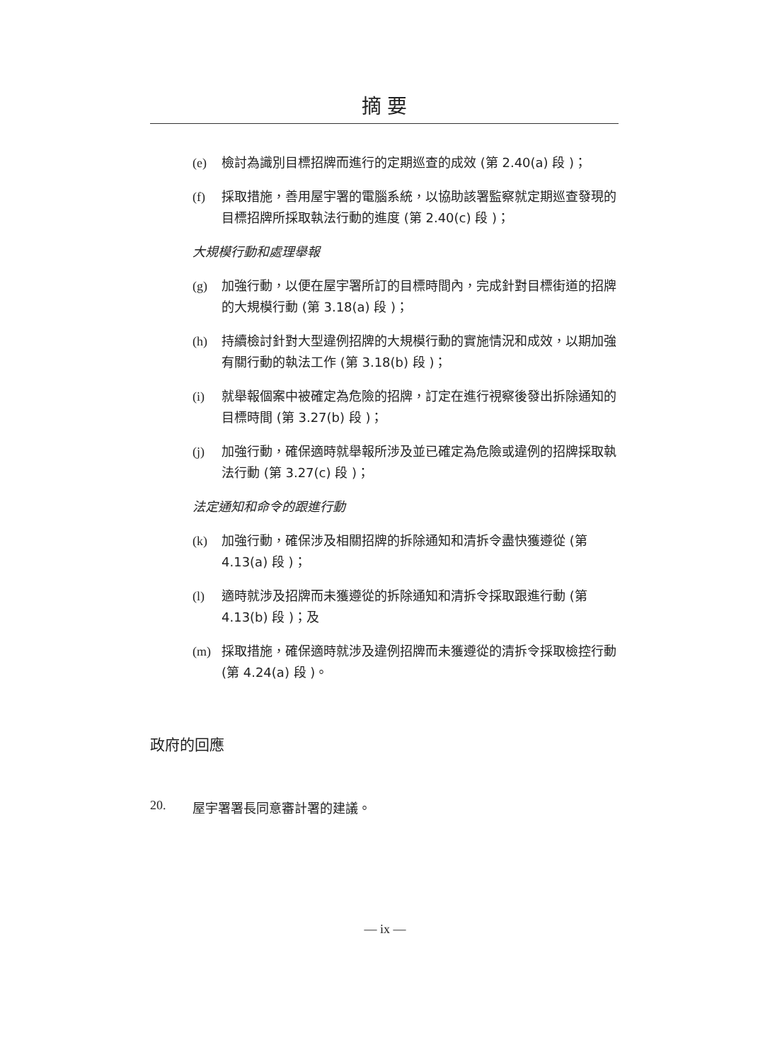摘 要
(e) 檢討為識別目標招牌而進行的定期巡查的成效 (第 2.40(a) 段 )；
(f) 採取措施，善用屋宇署的電腦系統，以協助該署監察就定期巡查發現的目標招牌所採取執法行動的進度 (第 2.40(c) 段 )；
大規模行動和處理舉報
(g) 加強行動，以便在屋宇署所訂的目標時間內，完成針對目標街道的招牌的大規模行動 (第 3.18(a) 段 )；
(h) 持續檢討針對大型違例招牌的大規模行動的實施情況和成效，以期加強有關行動的執法工作 (第 3.18(b) 段 )；
(i) 就舉報個案中被確定為危險的招牌，訂定在進行視察後發出拆除通知的目標時間 (第 3.27(b) 段 )；
(j) 加強行動，確保適時就舉報所涉及並已確定為危險或違例的招牌採取執法行動 (第 3.27(c) 段 )；
法定通知和命令的跟進行動
(k) 加強行動，確保涉及相關招牌的拆除通知和清拆令盡快獲遵從 (第 4.13(a) 段 )；
(l) 適時就涉及招牌而未獲遵從的拆除通知和清拆令採取跟進行動 (第 4.13(b) 段 )；及
(m) 採取措施，確保適時就涉及違例招牌而未獲遵從的清拆令採取檢控行動 (第 4.24(a) 段 )。
政府的回應
20. 屋宇署署長同意審計署的建議。
— ix —